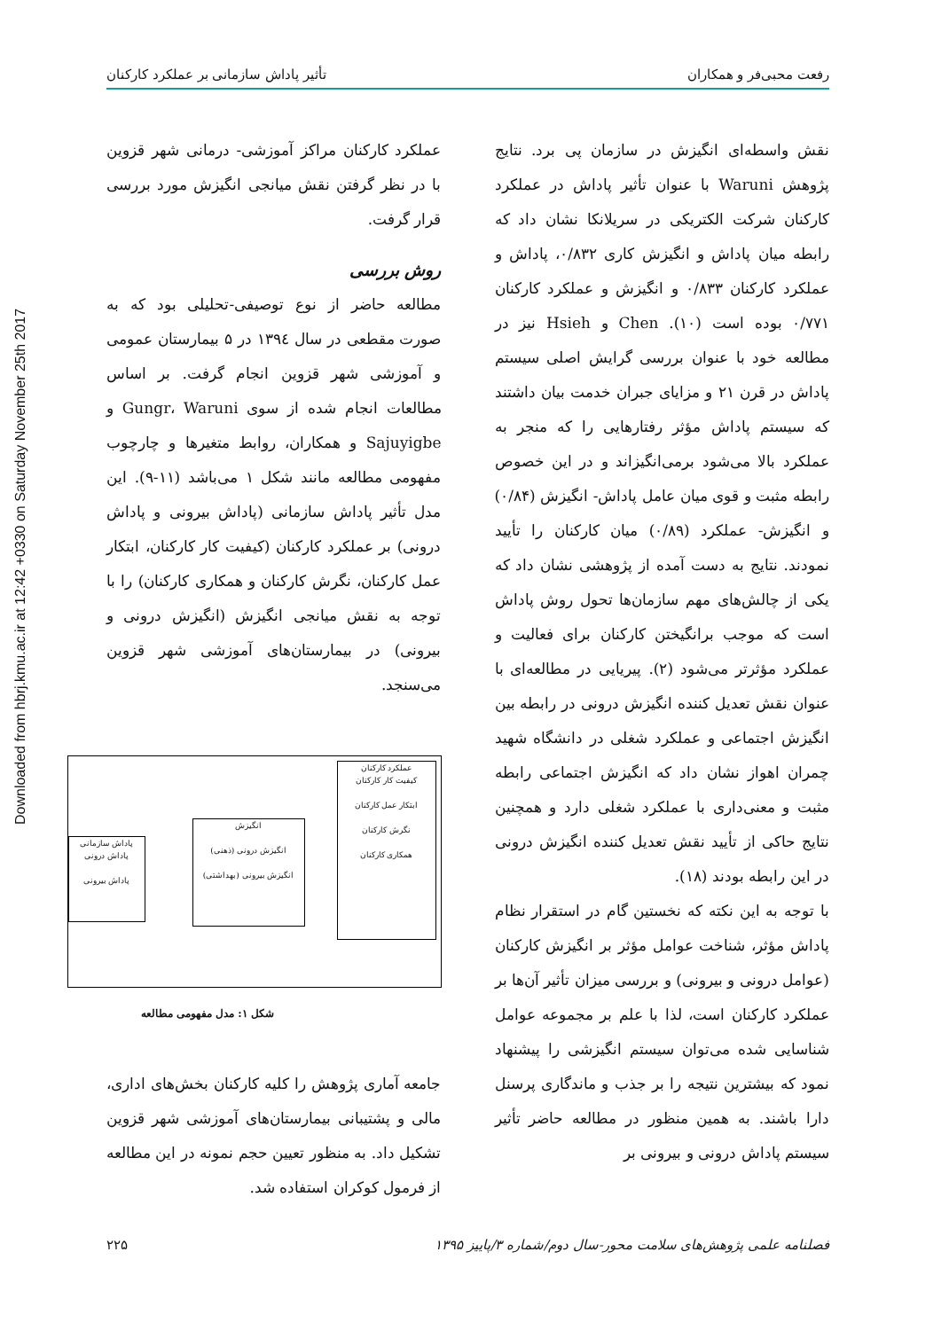Downloaded from hbrj.kmu.ac.ir at 12:42 +0330 on Saturday November 25th 2017
رفعت محبی‌فر و همکاران تأثیر پاداش سازمانی بر عملکرد کارکنان
نقش واسطه‌ای انگیزش در سازمان پی برد. نتایج پژوهش Waruni با عنوان تأثیر پاداش در عملکرد کارکنان شرکت الکتریکی در سریلانکا نشان داد که رابطه میان پاداش و انگیزش کاری ۰/۸۳۲، پاداش و عملکرد کارکنان ۰/۸۳۳ و انگیزش و عملکرد کارکنان ۰/۷۷۱ بوده است (۱۰). Chen و Hsieh نیز در مطالعه خود با عنوان بررسی گرایش اصلی سیستم پاداش در قرن ۲۱ و مزایای جبران خدمت بیان داشتند که سیستم پاداش مؤثر رفتارهایی را که منجر به عملکرد بالا می‌شود برمی‌انگیزاند و در این خصوص رابطه مثبت و قوی میان عامل پاداش- انگیزش (۰/۸۴) و انگیزش- عملکرد (۰/۸۹) میان کارکنان را تأیید نمودند. نتایج به دست آمده از پژوهشی نشان داد که یکی از چالش‌های مهم سازمان‌ها تحول روش پاداش است که موجب برانگیختن کارکنان برای فعالیت و عملکرد مؤثرتر می‌شود (۲). پیریایی در مطالعه‌ای با عنوان نقش تعدیل کننده انگیزش درونی در رابطه بین انگیزش اجتماعی و عملکرد شغلی در دانشگاه شهید چمران اهواز نشان داد که انگیزش اجتماعی رابطه مثبت و معنی‌داری با عملکرد شغلی دارد و همچنین نتایج حاکی از تأیید نقش تعدیل کننده انگیزش درونی در این رابطه بودند (۱۸).
با توجه به این نکته که نخستین گام در استقرار نظام پاداش مؤثر، شناخت عوامل مؤثر بر انگیزش کارکنان (عوامل درونی و بیرونی) و بررسی میزان تأثیر آن‌ها بر عملکرد کارکنان است، لذا با علم بر مجموعه عوامل شناسایی شده می‌توان سیستم انگیزشی را پیشنهاد نمود که بیشترین نتیجه را بر جذب و ماندگاری پرسنل دارا باشند. به همین منظور در مطالعه حاضر تأثیر سیستم پاداش درونی و بیرونی بر
عملکرد کارکنان مراکز آموزشی- درمانی شهر قزوین با در نظر گرفتن نقش میانجی انگیزش مورد بررسی قرار گرفت.
روش بررسی
مطالعه حاضر از نوع توصیفی-تحلیلی بود که به صورت مقطعی در سال ۱۳۹٤ در ۵ بیمارستان عمومی و آموزشی شهر قزوین انجام گرفت. بر اساس مطالعات انجام شده از سوی Gungr، Waruni و Sajuyigbe و همکاران، روابط متغیرها و چارچوب مفهومی مطالعه مانند شکل ۱ می‌باشد (۱۱-۹). این مدل تأثیر پاداش سازمانی (پاداش بیرونی و پاداش درونی) بر عملکرد کارکنان (کیفیت کار کارکنان، ابتکار عمل کارکنان، نگرش کارکنان و همکاری کارکنان) را با توجه به نقش میانجی انگیزش (انگیزش درونی و بیرونی) در بیمارستان‌های آموزشی شهر قزوین می‌سنجد.
عملکرد کارکنان
کیفیت کار کارکنان
ابتکار عمل کارکنان
نگرش کارکنان
همکاری کارکنان
انگیزش
انگیزش درونی (ذهنی)
انگیزش بیرونی (بهداشتی)
پاداش سازمانی
پاداش درونی
پاداش بیرونی
شکل ۱: مدل مفهومی مطالعه
جامعه آماری پژوهش را کلیه کارکنان بخش‌های اداری، مالی و پشتیبانی بیمارستان‌های آموزشی شهر قزوین تشکیل داد. به منظور تعیین حجم نمونه در این مطالعه از فرمول کوکران استفاده شد.
فصلنامه علمی پژوهش‌های سلامت محور-سال دوم/شماره ۳/پاییز ۱۳۹۵ ۲۲۵